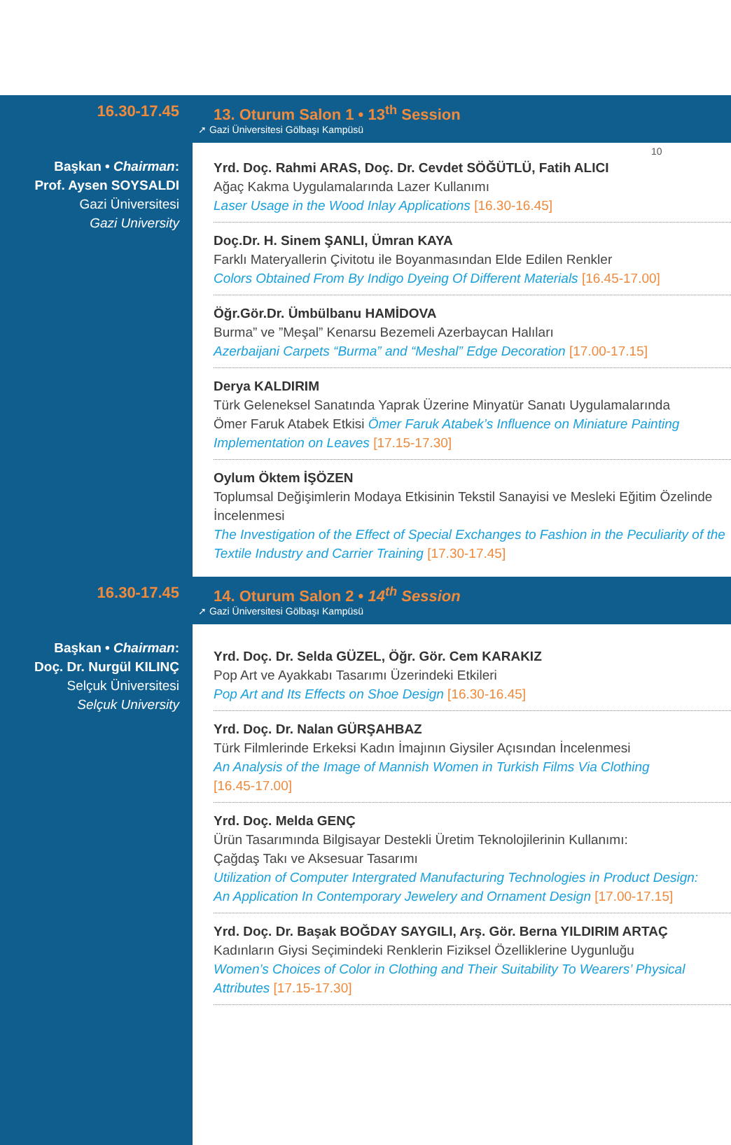10
16.30-17.45 13. Oturum Salon 1 • 13<sup>th</sup> Session
➚ Gazi Üniversitesi Gölbaşı Kampüsü
Başkan • Chairman:
Prof. Aysen SOYSALDI
Gazi Üniversitesi
Gazi University
Yrd. Doç. Rahmi ARAS, Doç. Dr. Cevdet SÖĞÜTLÜ, Fatih ALICI
Ağaç Kakma Uygulamalarında Lazer Kullanımı
Laser Usage in the Wood Inlay Applications [16.30-16.45]
Doç.Dr. H. Sinem ŞANLI, Ümran KAYA
Farklı Materyallerin Çivitotu ile Boyanmasından Elde Edilen Renkler
Colors Obtained From By Indigo Dyeing Of Different Materials [16.45-17.00]
Öğr.Gör.Dr. Ümbülbanu HAMİDOVA
Burma” ve ”Meşal” Kenarsu Bezemeli Azerbaycan Halıları
Azerbaijani Carpets “Burma” and “Meshal” Edge Decoration [17.00-17.15]
Derya KALDIRIM
Türk Geleneksel Sanatında Yaprak Üzerine Minyatür Sanatı Uygulamalarında
Ömer Faruk Atabek Etkisi Ömer Faruk Atabek’s Influence on Miniature Painting
Implementation on Leaves [17.15-17.30]
Oylum Öktem İŞÖZEN
Toplumsal Değişimlerin Modaya Etkisinin Tekstil Sanayisi ve Mesleki Eğitim Özelinde İncelenmesi
The Investigation of the Effect of Special Exchanges to Fashion in the Peculiarity of the Textile Industry and Carrier Training [17.30-17.45]
16.30-17.45 14. Oturum Salon 2 • 14<sup>th</sup> Session
➚ Gazi Üniversitesi Gölbaşı Kampüsü
Başkan • Chairman:
Doç. Dr. Nurgül KILINÇ
Selçuk Üniversitesi
Selçuk University
Yrd. Doç. Dr. Selda GÜZEL, Öğr. Gör. Cem KARAKIZ
Pop Art ve Ayakkabı Tasarımı Üzerindeki Etkileri
Pop Art and Its Effects on Shoe Design [16.30-16.45]
Yrd. Doç. Dr. Nalan GÜRŞAHBAZ
Türk Filmlerinde Erkeksi Kadın İmajının Giysiler Açısından İncelenmesi
An Analysis of the Image of Mannish Women in Turkish Films Via Clothing
[16.45-17.00]
Yrd. Doç. Melda GENÇ
Ürün Tasarımında Bilgisayar Destekli Üretim Teknolojilerinin Kullanımı:
Çağdaş Takı ve Aksesuar Tasarımı
Utilization of Computer Intergrated Manufacturing Technologies in Product Design:
An Application In Contemporary Jewelery and Ornament Design [17.00-17.15]
Yrd. Doç. Dr. Başak BOĞDAY SAYGILI, Arş. Gör. Berna YILDIRIM ARTAÇ
Kadınların Giysi Seçimindeki Renklerin Fiziksel Özelliklerine Uygunluğu
Women’s Choices of Color in Clothing and Their Suitability To Wearers’ Physical
Attributes [17.15-17.30]